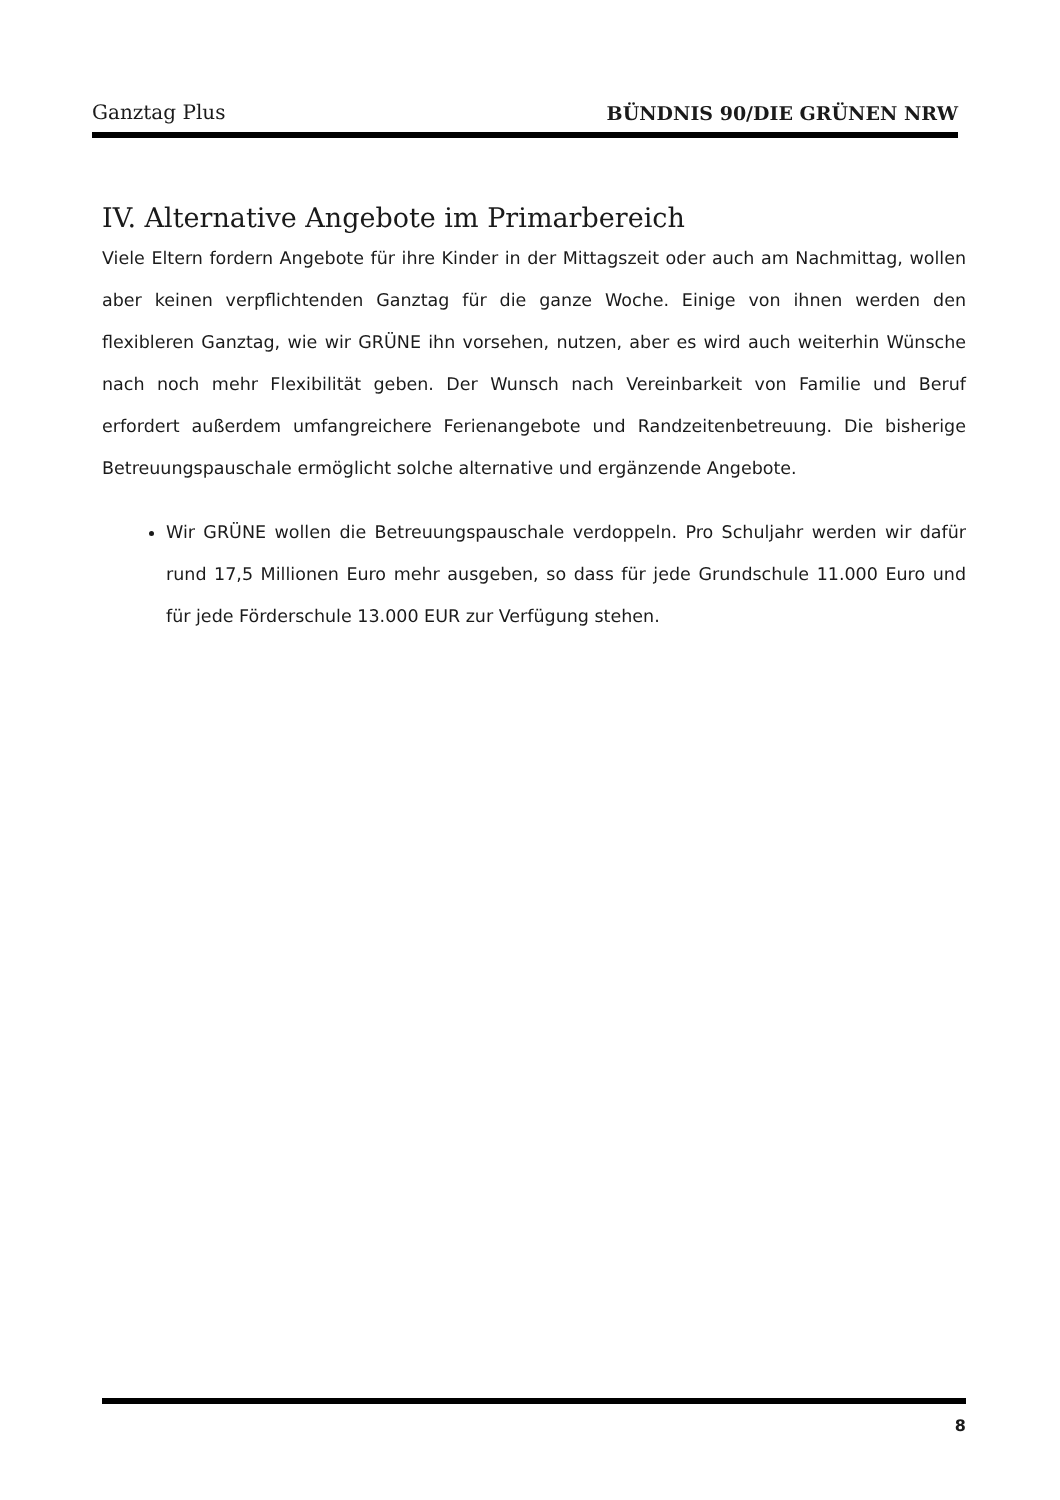Ganztag Plus BÜNDNIS 90/DIE GRÜNEN NRW
IV. Alternative Angebote im Primarbereich
Viele Eltern fordern Angebote für ihre Kinder in der Mittagszeit oder auch am Nachmittag, wollen aber keinen verpflichtenden Ganztag für die ganze Woche. Einige von ihnen werden den flexibleren Ganztag, wie wir GRÜNE ihn vorsehen, nutzen, aber es wird auch weiterhin Wünsche nach noch mehr Flexibilität geben. Der Wunsch nach Vereinbarkeit von Familie und Beruf erfordert außerdem umfangreichere Ferienangebote und Randzeitenbetreuung. Die bisherige Betreuungspauschale ermöglicht solche alternative und ergänzende Angebote.
Wir GRÜNE wollen die Betreuungspauschale verdoppeln. Pro Schuljahr werden wir dafür rund 17,5 Millionen Euro mehr ausgeben, so dass für jede Grundschule 11.000 Euro und für jede Förderschule 13.000 EUR zur Verfügung stehen.
8